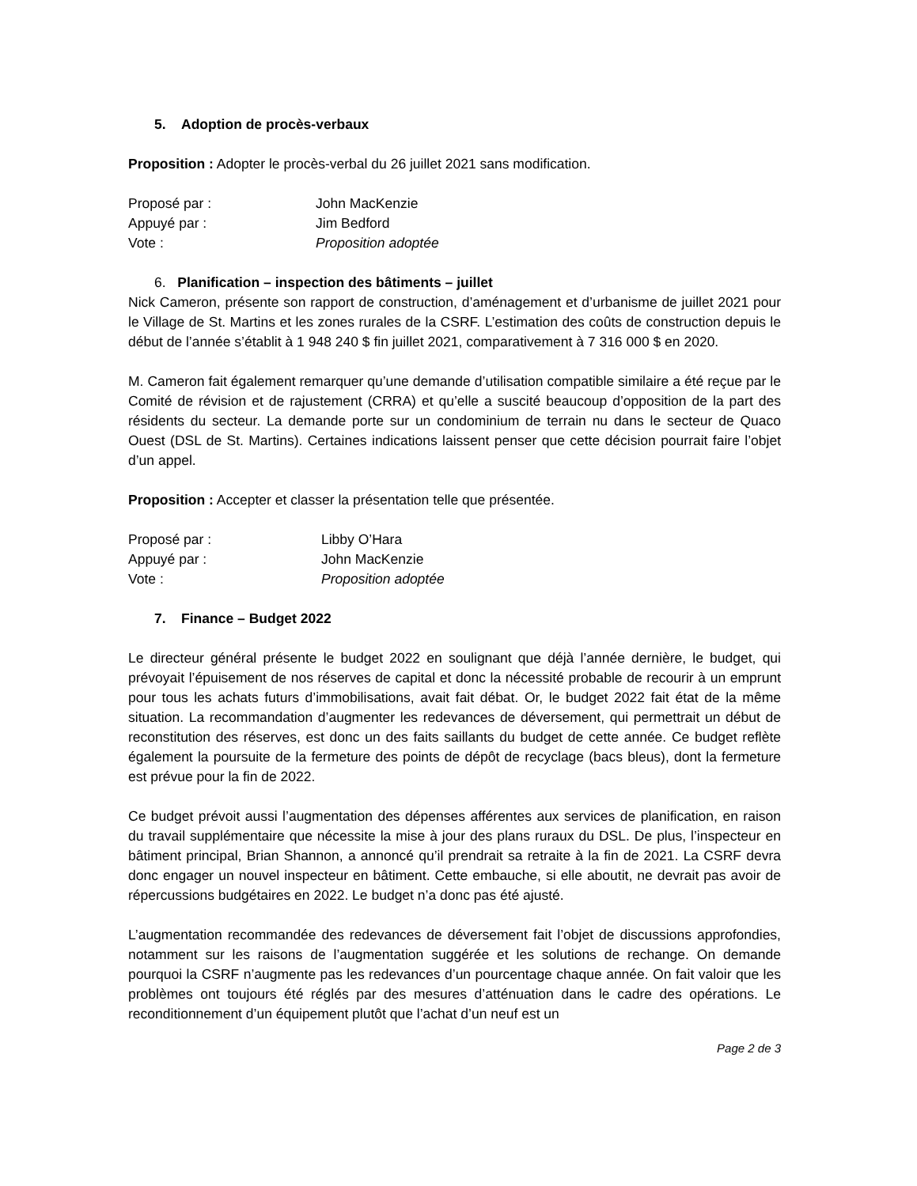5. Adoption de procès-verbaux
Proposition : Adopter le procès-verbal du 26 juillet 2021 sans modification.
Proposé par : John MacKenzie
Appuyé par : Jim Bedford
Vote : Proposition adoptée
6. Planification – inspection des bâtiments – juillet
Nick Cameron, présente son rapport de construction, d’aménagement et d’urbanisme de juillet 2021 pour le Village de St. Martins et les zones rurales de la CSRF. L’estimation des coûts de construction depuis le début de l’année s’établit à 1 948 240 $ fin juillet 2021, comparativement à 7 316 000 $ en 2020.
M. Cameron fait également remarquer qu’une demande d’utilisation compatible similaire a été reçue par le Comité de révision et de rajustement (CRRA) et qu’elle a suscité beaucoup d’opposition de la part des résidents du secteur. La demande porte sur un condominium de terrain nu dans le secteur de Quaco Ouest (DSL de St. Martins). Certaines indications laissent penser que cette décision pourrait faire l’objet d’un appel.
Proposition : Accepter et classer la présentation telle que présentée.
Proposé par : Libby O’Hara
Appuyé par : John MacKenzie
Vote : Proposition adoptée
7. Finance – Budget 2022
Le directeur général présente le budget 2022 en soulignant que déjà l’année dernière, le budget, qui prévoyait l’épuisement de nos réserves de capital et donc la nécessité probable de recourir à un emprunt pour tous les achats futurs d’immobilisations, avait fait débat. Or, le budget 2022 fait état de la même situation. La recommandation d’augmenter les redevances de déversement, qui permettrait un début de reconstitution des réserves, est donc un des faits saillants du budget de cette année. Ce budget reflète également la poursuite de la fermeture des points de dépôt de recyclage (bacs bleus), dont la fermeture est prévue pour la fin de 2022.
Ce budget prévoit aussi l’augmentation des dépenses afférentes aux services de planification, en raison du travail supplémentaire que nécessite la mise à jour des plans ruraux du DSL. De plus, l’inspecteur en bâtiment principal, Brian Shannon, a annoncé qu’il prendrait sa retraite à la fin de 2021. La CSRF devra donc engager un nouvel inspecteur en bâtiment. Cette embauche, si elle aboutit, ne devrait pas avoir de répercussions budgétaires en 2022. Le budget n’a donc pas été ajusté.
L’augmentation recommandée des redevances de déversement fait l’objet de discussions approfondies, notamment sur les raisons de l’augmentation suggérée et les solutions de rechange. On demande pourquoi la CSRF n’augmente pas les redevances d’un pourcentage chaque année. On fait valoir que les problèmes ont toujours été réglés par des mesures d’atténuation dans le cadre des opérations. Le reconditionnement d’un équipement plutôt que l’achat d’un neuf est un
Page 2 de 3